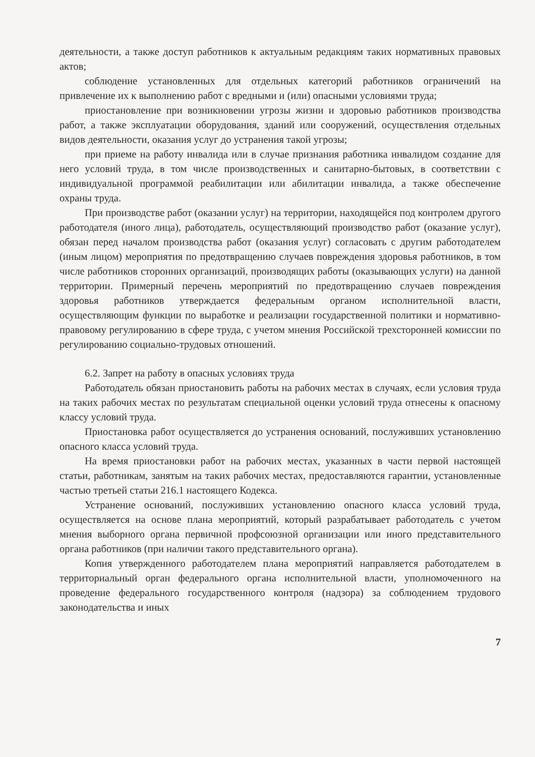деятельности, а также доступ работников к актуальным редакциям таких нормативных правовых актов;
соблюдение установленных для отдельных категорий работников ограничений на привлечение их к выполнению работ с вредными и (или) опасными условиями труда;
приостановление при возникновении угрозы жизни и здоровью работников производства работ, а также эксплуатации оборудования, зданий или сооружений, осуществления отдельных видов деятельности, оказания услуг до устранения такой угрозы;
при приеме на работу инвалида или в случае признания работника инвалидом создание для него условий труда, в том числе производственных и санитарно-бытовых, в соответствии с индивидуальной программой реабилитации или абилитации инвалида, а также обеспечение охраны труда.
При производстве работ (оказании услуг) на территории, находящейся под контролем другого работодателя (иного лица), работодатель, осуществляющий производство работ (оказание услуг), обязан перед началом производства работ (оказания услуг) согласовать с другим работодателем (иным лицом) мероприятия по предотвращению случаев повреждения здоровья работников, в том числе работников сторонних организаций, производящих работы (оказывающих услуги) на данной территории. Примерный перечень мероприятий по предотвращению случаев повреждения здоровья работников утверждается федеральным органом исполнительной власти, осуществляющим функции по выработке и реализации государственной политики и нормативно-правовому регулированию в сфере труда, с учетом мнения Российской трехсторонней комиссии по регулированию социально-трудовых отношений.
6.2. Запрет на работу в опасных условиях труда
Работодатель обязан приостановить работы на рабочих местах в случаях, если условия труда на таких рабочих местах по результатам специальной оценки условий труда отнесены к опасному классу условий труда.
Приостановка работ осуществляется до устранения оснований, послуживших установлению опасного класса условий труда.
На время приостановки работ на рабочих местах, указанных в части первой настоящей статьи, работникам, занятым на таких рабочих местах, предоставляются гарантии, установленные частью третьей статьи 216.1 настоящего Кодекса.
Устранение оснований, послуживших установлению опасного класса условий труда, осуществляется на основе плана мероприятий, который разрабатывает работодатель с учетом мнения выборного органа первичной профсоюзной организации или иного представительного органа работников (при наличии такого представительного органа).
Копия утвержденного работодателем плана мероприятий направляется работодателем в территориальный орган федерального органа исполнительной власти, уполномоченного на проведение федерального государственного контроля (надзора) за соблюдением трудового законодательства и иных
7